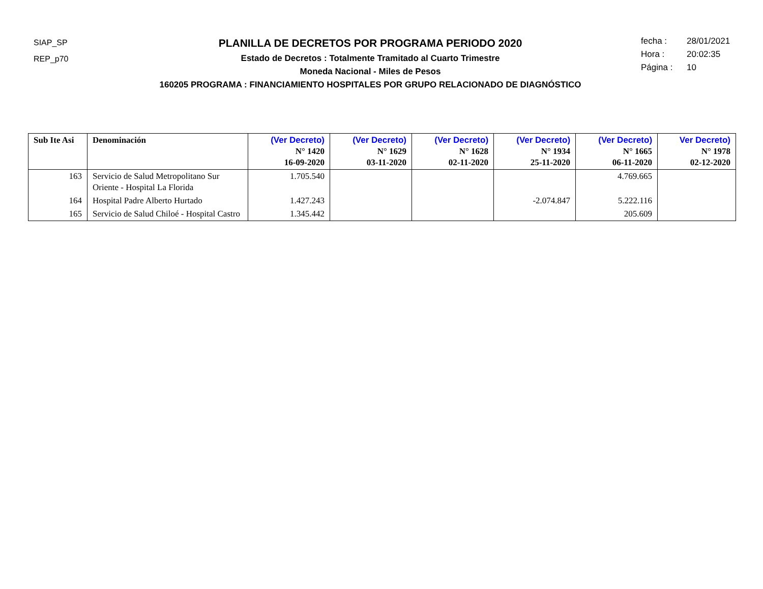SIAP_SP
REP_p70
PLANILLA DE DECRETOS POR PROGRAMA PERIODO 2020
Estado de Decretos : Totalmente Tramitado al Cuarto Trimestre
Moneda Nacional - Miles de Pesos
160205 PROGRAMA : FINANCIAMIENTO HOSPITALES POR GRUPO RELACIONADO DE DIAGNÓSTICO
fecha : 28/01/2021
Hora : 20:02:35
Página : 10
| Sub Ite Asi | Denominación | (Ver Decreto) N° 1420 16-09-2020 | (Ver Decreto) N° 1629 03-11-2020 | (Ver Decreto) N° 1628 02-11-2020 | (Ver Decreto) N° 1934 25-11-2020 | (Ver Decreto) N° 1665 06-11-2020 | Ver Decreto) N° 1978 02-12-2020 |
| --- | --- | --- | --- | --- | --- | --- | --- |
| 163 | Servicio de Salud Metropolitano Sur Oriente - Hospital La Florida | 1.705.540 | | | | 4.769.665 | |
| 164 | Hospital Padre Alberto Hurtado | 1.427.243 | | | -2.074.847 | 5.222.116 | |
| 165 | Servicio de Salud Chiloé - Hospital Castro | 1.345.442 | | | | 205.609 | |